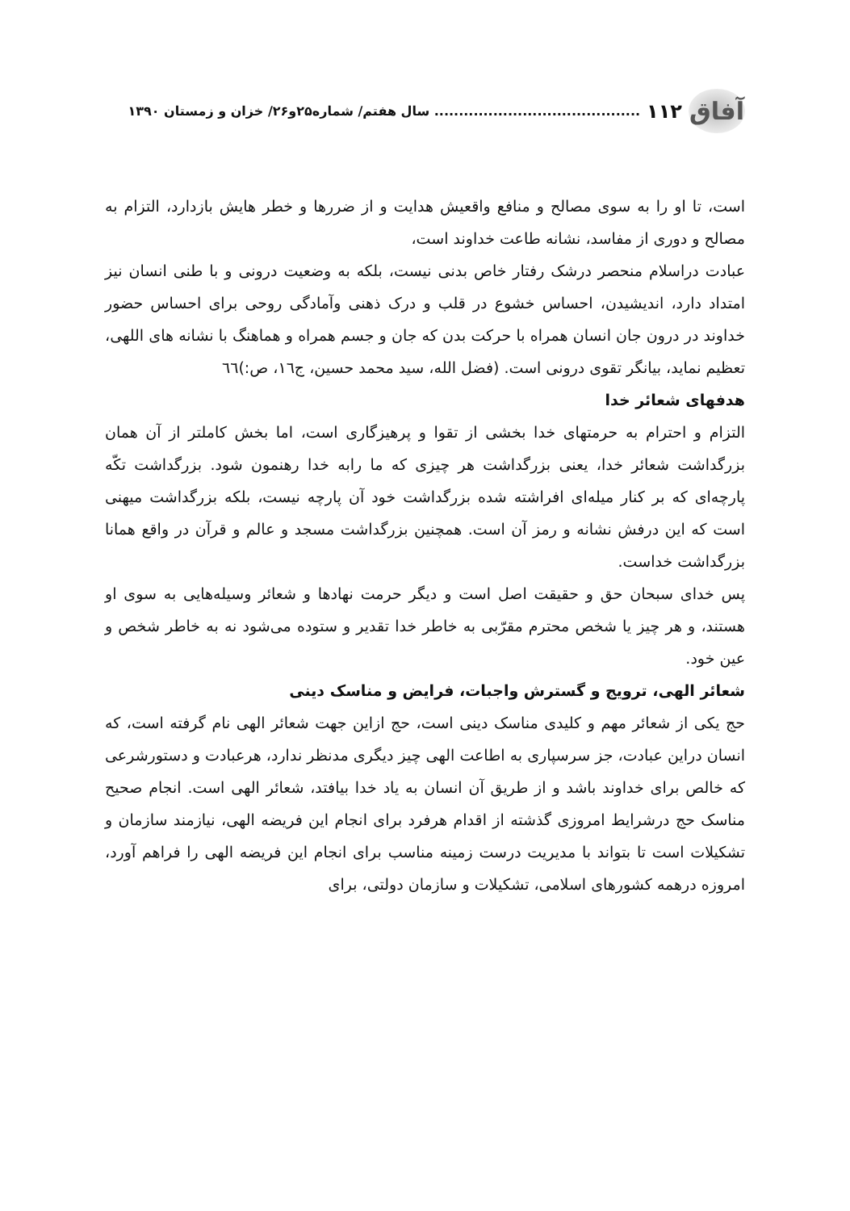آفاق ۱۱۲.......................................... سال هفتم/ شماره۲۵و۲۶/ خزان و زمستان ۱۳۹۰
است، تا او را به سوی مصالح و منافع واقعیش هدایت و از ضررها و خطر هایش بازدارد، التزام به مصالح و دوری از مفاسد، نشانه طاعت خداوند است،
عبادت دراسلام منحصر درشک رفتار خاص بدنی نیست، بلکه به وضعیت درونی و با طنی انسان نیز امتداد دارد، اندیشیدن، احساس خشوع در قلب و درک ذهنی وآمادگی روحی برای احساس حضور خداوند در درون جان انسان همراه با حرکت بدن که جان و جسم همراه و هماهنگ با نشانه های اللهی، تعظیم نماید، بیانگر تقوی درونی است. (فضل الله، سید محمد حسین، ج١٦، ص:)٦٦
هدفهای شعائر خدا
التزام و احترام به حرمتهای خدا بخشی از تقوا و پرهیزگاری است، اما بخش کاملتر از آن همان بزرگداشت شعائر خدا، یعنی بزرگداشت هر چیزی که ما رابه خدا رهنمون شود. بزرگداشت تکّه پارچه‌ای که بر کنار میله‌ای افراشته شده بزرگداشت خود آن پارچه نیست، بلکه بزرگداشت میهنی است که این درفش نشانه و رمز آن است. همچنین بزرگداشت مسجد و عالم و قرآن در واقع همانا بزرگداشت خداست.
پس خدای سبحان حق و حقیقت اصل است و دیگر حرمت نهادها و شعائر وسیله‌هایی به سوی او هستند، و هر چیز یا شخص محترم مقرّبی به خاطر خدا تقدیر و ستوده می‌شود نه به خاطر شخص و عین خود.
شعائر الهی، ترویج و گسترش واجبات، فرایض و مناسک دینی
حج یکی از شعائر مهم و کلیدی مناسک دینی است، حج ازاین جهت شعائر الهی نام گرفته است، که انسان دراین عبادت، جز سرسپاری به اطاعت الهی چیز دیگری مدنظر ندارد، هرعبادت و دستورشرعی که خالص برای خداوند باشد و از طریق آن انسان به یاد خدا بیافتد، شعائر الهی است. انجام صحیح مناسک حج درشرایط امروزی گذشته از اقدام هرفرد برای انجام این فریضه الهی، نیازمند سازمان و تشکیلات است تا بتواند با مدیریت درست زمینه مناسب برای انجام این فریضه الهی را فراهم آورد، امروزه درهمه کشورهای اسلامی، تشکیلات و سازمان دولتی، برای